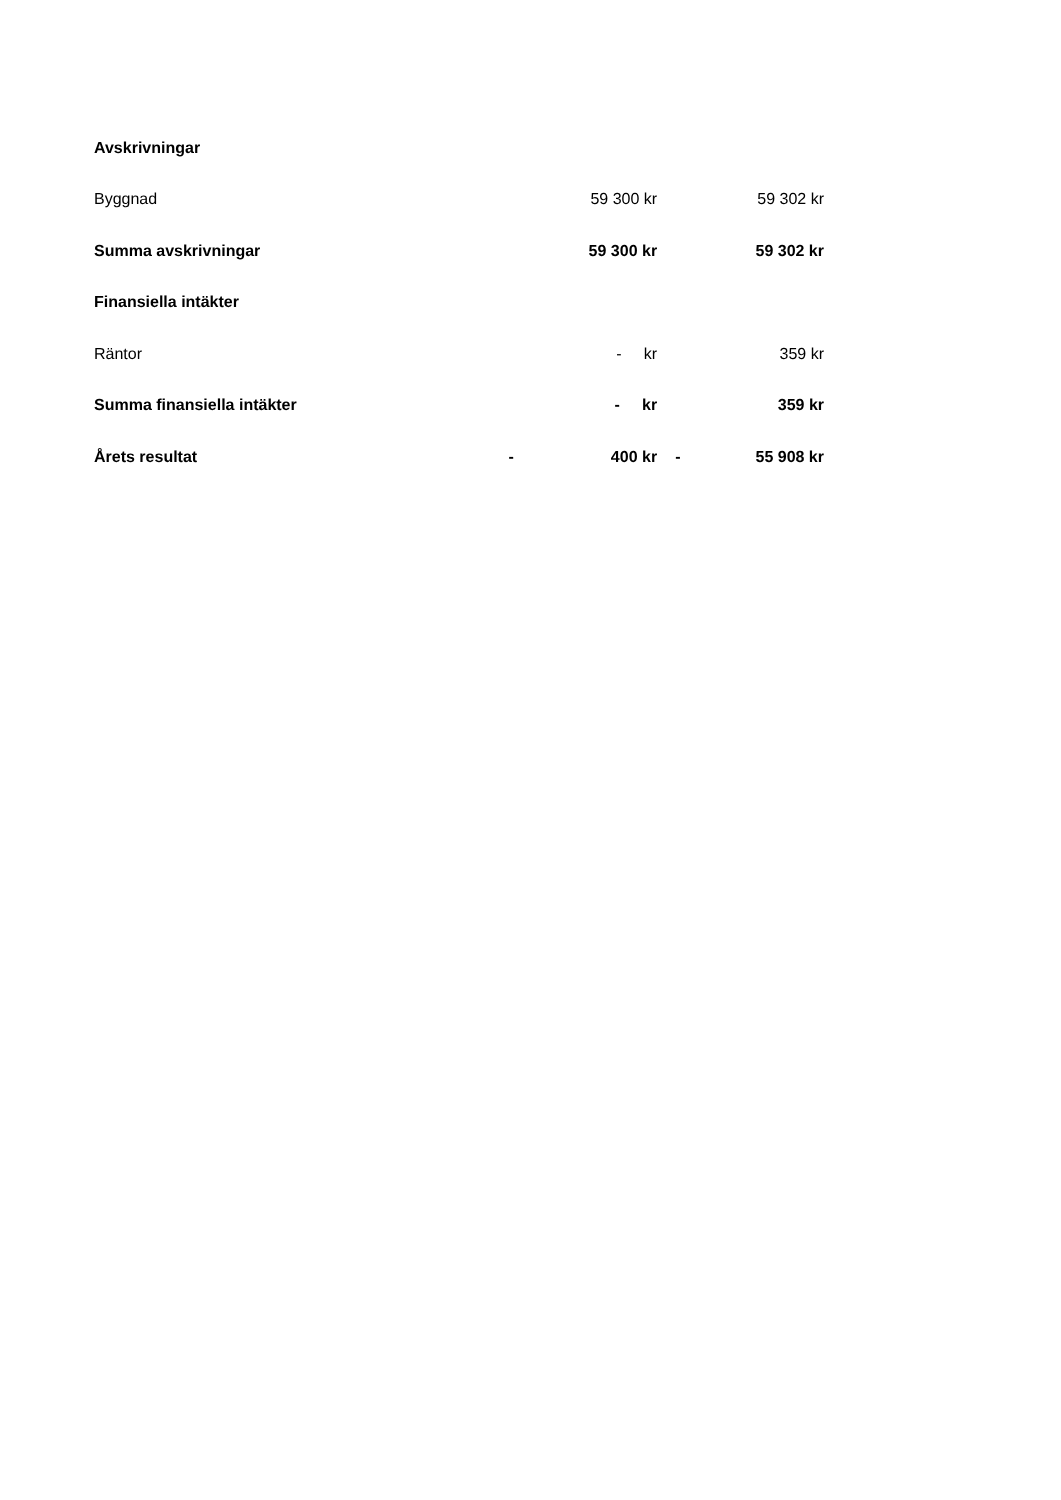| Avskrivningar | | | | |
| Byggnad | | 59 300 kr | | 59 302 kr |
| Summa avskrivningar | | 59 300 kr | | 59 302 kr |
| Finansiella intäkter | | | | |
| Räntor | | - kr | | 359 kr |
| Summa finansiella intäkter | | - kr | | 359 kr |
| Årets resultat | - | 400 kr | - | 55 908 kr |